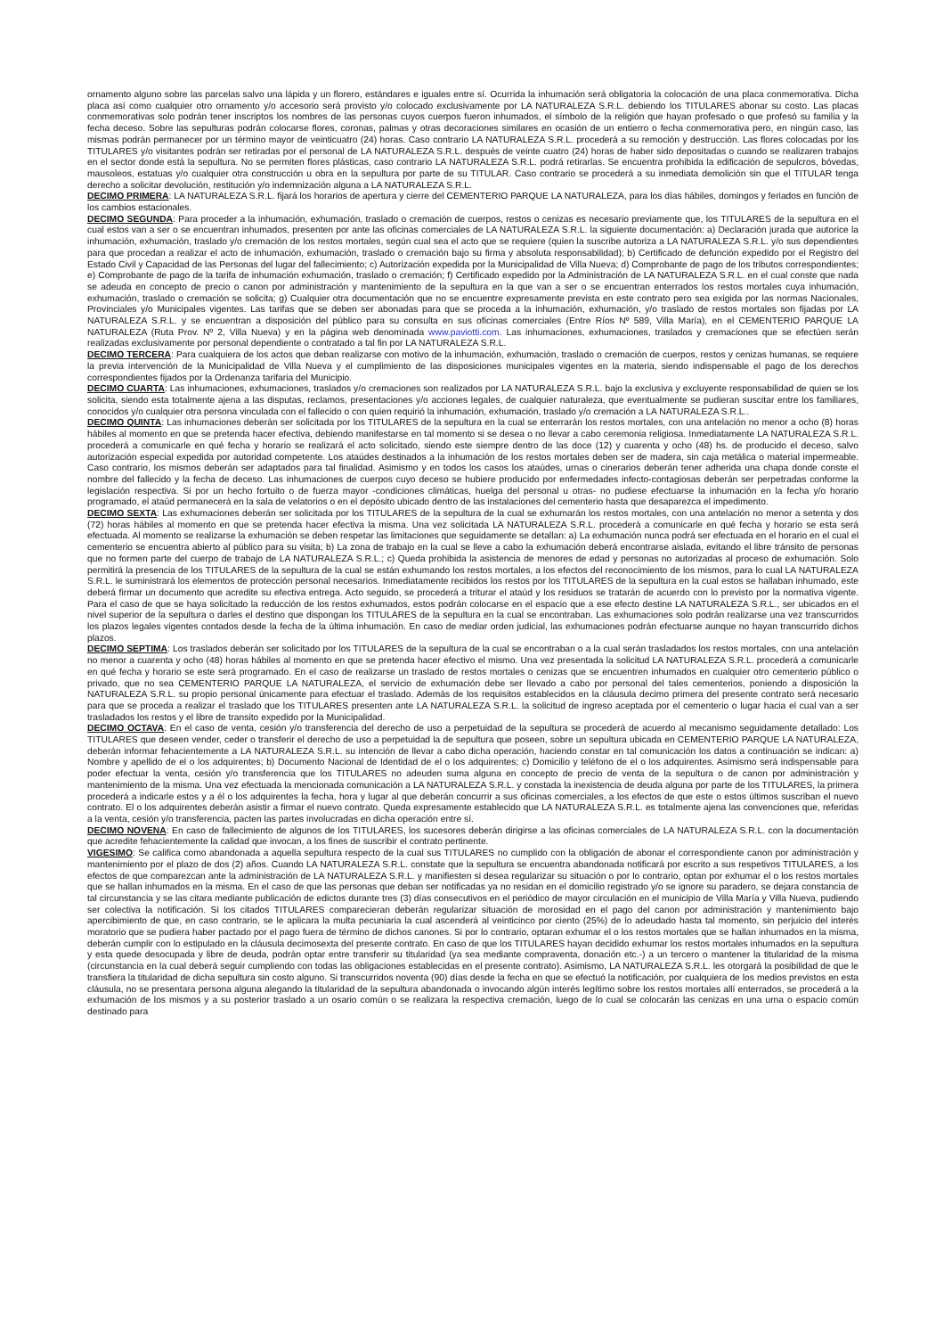ornamento alguno sobre las parcelas salvo una lápida y un florero, estándares e iguales entre sí. Ocurrida la inhumación será obligatoria la colocación de una placa conmemorativa. Dicha placa así como cualquier otro ornamento y/o accesorio será provisto y/o colocado exclusivamente por LA NATURALEZA S.R.L. debiendo los TITULARES abonar su costo. Las placas conmemorativas solo podrán tener inscriptos los nombres de las personas cuyos cuerpos fueron inhumados, el símbolo de la religión que hayan profesado o que profesó su familia y la fecha deceso. Sobre las sepulturas podrán colocarse flores, coronas, palmas y otras decoraciones similares en ocasión de un entierro o fecha conmemorativa pero, en ningún caso, las mismas podrán permanecer por un término mayor de veinticuatro (24) horas. Caso contrario LA NATURALEZA S.R.L. procederá a su remoción y destrucción. Las flores colocadas por los TITULARES y/o visitantes podrán ser retiradas por el personal de LA NATURALEZA S.R.L. después de veinte cuatro (24) horas de haber sido depositadas o cuando se realizaren trabajos en el sector donde está la sepultura. No se permiten flores plásticas, caso contrario LA NATURALEZA S.R.L. podrá retirarlas. Se encuentra prohibida la edificación de sepulcros, bóvedas, mausoleos, estatuas y/o cualquier otra construcción u obra en la sepultura por parte de su TITULAR. Caso contrario se procederá a su inmediata demolición sin que el TITULAR tenga derecho a solicitar devolución, restitución y/o indemnización alguna a LA NATURALEZA S.R.L.
DECIMO PRIMERA: LA NATURALEZA S.R.L. fijará los horarios de apertura y cierre del CEMENTERIO PARQUE LA NATURALEZA, para los días hábiles, domingos y feriados en función de los cambios estacionales.
DECIMO SEGUNDA: Para proceder a la inhumación, exhumación, traslado o cremación de cuerpos, restos o cenizas es necesario previamente que, los TITULARES de la sepultura en el cual estos van a ser o se encuentran inhumados, presenten por ante las oficinas comerciales de LA NATURALEZA S.R.L. la siguiente documentación: a) Declaración jurada que autorice la inhumación, exhumación, traslado y/o cremación de los restos mortales, según cual sea el acto que se requiere (quien la suscribe autoriza a LA NATURALEZA S.R.L. y/o sus dependientes para que procedan a realizar el acto de inhumación, exhumación, traslado o cremación bajo su firma y absoluta responsabilidad); b) Certificado de defunción expedido por el Registro del Estado Civil y Capacidad de las Personas del lugar del fallecimiento; c) Autorización expedida por la Municipalidad de Villa Nueva; d) Comprobante de pago de los tributos correspondientes; e) Comprobante de pago de la tarifa de inhumación exhumación, traslado o cremación; f) Certificado expedido por la Administración de LA NATURALEZA S.R.L. en el cual conste que nada se adeuda en concepto de precio o canon por administración y mantenimiento de la sepultura en la que van a ser o se encuentran enterrados los restos mortales cuya inhumación, exhumación, traslado o cremación se solicita; g) Cualquier otra documentación que no se encuentre expresamente prevista en este contrato pero sea exigida por las normas Nacionales, Provinciales y/o Municipales vigentes. Las tarifas que se deben ser abonadas para que se proceda a la inhumación, exhumación, y/o traslado de restos mortales son fijadas por LA NATURALEZA S.R.L. y se encuentran a disposición del público para su consulta en sus oficinas comerciales (Entre Ríos Nº 589, Villa María), en el CEMENTERIO PARQUE LA NATURALEZA (Ruta Prov. Nº 2, Villa Nueva) y en la página web denominada www.paviotti.com. Las inhumaciones, exhumaciones, traslados y cremaciones que se efectúen serán realizadas exclusivamente por personal dependiente o contratado a tal fin por LA NATURALEZA S.R.L.
DECIMO TERCERA: Para cualquiera de los actos que deban realizarse con motivo de la inhumación, exhumación, traslado o cremación de cuerpos, restos y cenizas humanas, se requiere la previa intervención de la Municipalidad de Villa Nueva y el cumplimiento de las disposiciones municipales vigentes en la materia, siendo indispensable el pago de los derechos correspondientes fijados por la Ordenanza tarifaria del Municipio.
DECIMO CUARTA: Las inhumaciones, exhumaciones, traslados y/o cremaciones son realizados por LA NATURALEZA S.R.L. bajo la exclusiva y excluyente responsabilidad de quien se los solicita, siendo esta totalmente ajena a las disputas, reclamos, presentaciones y/o acciones legales, de cualquier naturaleza, que eventualmente se pudieran suscitar entre los familiares, conocidos y/o cualquier otra persona vinculada con el fallecido o con quien requirió la inhumación, exhumación, traslado y/o cremación a LA NATURALEZA S.R.L..
DECIMO QUINTA: Las inhumaciones deberán ser solicitada por los TITULARES de la sepultura en la cual se enterrarán los restos mortales, con una antelación no menor a ocho (8) horas hábiles al momento en que se pretenda hacer efectiva, debiendo manifestarse en tal momento si se desea o no llevar a cabo ceremonia religiosa. Inmediatamente LA NATURALEZA S.R.L. procederá a comunicarle en qué fecha y horario se realizará el acto solicitado, siendo este siempre dentro de las doce (12) y cuarenta y ocho (48) hs. de producido el deceso, salvo autorización especial expedida por autoridad competente. Los ataúdes destinados a la inhumación de los restos mortales deben ser de madera, sin caja metálica o material impermeable. Caso contrario, los mismos deberán ser adaptados para tal finalidad. Asimismo y en todos los casos los ataúdes, urnas o cinerarios deberán tener adherida una chapa donde conste el nombre del fallecido y la fecha de deceso. Las inhumaciones de cuerpos cuyo deceso se hubiere producido por enfermedades infecto-contagiosas deberán ser perpetradas conforme la legislación respectiva. Si por un hecho fortuito o de fuerza mayor -condiciones climáticas, huelga del personal u otras- no pudiese efectuarse la inhumación en la fecha y/o horario programado, el ataúd permanecerá en la sala de velatorios o en el depósito ubicado dentro de las instalaciones del cementerio hasta que desaparezca el impedimento.
DECIMO SEXTA: Las exhumaciones deberán ser solicitada por los TITULARES de la sepultura de la cual se exhumarán los restos mortales, con una antelación no menor a setenta y dos (72) horas hábiles al momento en que se pretenda hacer efectiva la misma. Una vez solicitada LA NATURALEZA S.R.L. procederá a comunicarle en qué fecha y horario se esta será efectuada. Al momento se realizarse la exhumación se deben respetar las limitaciones que seguidamente se detallan: a) La exhumación nunca podrá ser efectuada en el horario en el cual el cementerio se encuentra abierto al público para su visita; b) La zona de trabajo en la cual se lleve a cabo la exhumación deberá encontrarse aislada, evitando el libre tránsito de personas que no formen parte del cuerpo de trabajo de LA NATURALEZA S.R.L.; c) Queda prohibida la asistencia de menores de edad y personas no autorizadas al proceso de exhumación. Solo permitirá la presencia de los TITULARES de la sepultura de la cual se están exhumando los restos mortales, a los efectos del reconocimiento de los mismos, para lo cual LA NATURALEZA S.R.L. le suministrará los elementos de protección personal necesarios. Inmediatamente recibidos los restos por los TITULARES de la sepultura en la cual estos se hallaban inhumado, este deberá firmar un documento que acredite su efectiva entrega. Acto seguido, se procederá a triturar el ataúd y los residuos se tratarán de acuerdo con lo previsto por la normativa vigente. Para el caso de que se haya solicitado la reducción de los restos exhumados, estos podrán colocarse en el espacio que a ese efecto destine LA NATURALEZA S.R.L., ser ubicados en el nivel superior de la sepultura o darles el destino que dispongan los TITULARES de la sepultura en la cual se encontraban. Las exhumaciones solo podrán realizarse una vez transcurridos los plazos legales vigentes contados desde la fecha de la última inhumación. En caso de mediar orden judicial, las exhumaciones podrán efectuarse aunque no hayan transcurrido dichos plazos.
DECIMO SEPTIMA: Los traslados deberán ser solicitado por los TITULARES de la sepultura de la cual se encontraban o a la cual serán trasladados los restos mortales, con una antelación no menor a cuarenta y ocho (48) horas hábiles al momento en que se pretenda hacer efectivo el mismo. Una vez presentada la solicitud LA NATURALEZA S.R.L. procederá a comunicarle en qué fecha y horario se este será programado. En el caso de realizarse un traslado de restos mortales o cenizas que se encuentren inhumados en cualquier otro cementerio público o privado, que no sea CEMENTERIO PARQUE LA NATURALEZA, el servicio de exhumación debe ser llevado a cabo por personal del tales cementerios, poniendo a disposición la NATURALEZA S.R.L. su propio personal únicamente para efectuar el traslado. Además de los requisitos establecidos en la cláusula decimo primera del presente contrato será necesario para que se proceda a realizar el traslado que los TITULARES presenten ante LA NATURALEZA S.R.L. la solicitud de ingreso aceptada por el cementerio o lugar hacia el cual van a ser trasladados los restos y el libre de transito expedido por la Municipalidad.
DECIMO OCTAVA: En el caso de venta, cesión y/o transferencia del derecho de uso a perpetuidad de la sepultura se procederá de acuerdo al mecanismo seguidamente detallado: Los TITULARES que deseen vender, ceder o transferir el derecho de uso a perpetuidad la de sepultura que poseen, sobre un sepultura ubicada en CEMENTERIO PARQUE LA NATURALEZA, deberán informar fehacientemente a LA NATURALEZA S.R.L. su intención de llevar a cabo dicha operación, haciendo constar en tal comunicación los datos a continuación se indican: a) Nombre y apellido de el o los adquirentes; b) Documento Nacional de Identidad de el o los adquirentes; c) Domicilio y teléfono de el o los adquirentes. Asimismo será indispensable para poder efectuar la venta, cesión y/o transferencia que los TITULARES no adeuden suma alguna en concepto de precio de venta de la sepultura o de canon por administración y mantenimiento de la misma. Una vez efectuada la mencionada comunicación a LA NATURALEZA S.R.L. y constada la inexistencia de deuda alguna por parte de los TITULARES, la primera procederá a indicarle estos y a él o los adquirentes la fecha, hora y lugar al que deberán concurrir a sus oficinas comerciales, a los efectos de que este o estos últimos suscriban el nuevo contrato. El o los adquirentes deberán asistir a firmar el nuevo contrato. Queda expresamente establecido que LA NATURALEZA S.R.L. es totalmente ajena las convenciones que, referidas a la venta, cesión y/o transferencia, pacten las partes involucradas en dicha operación entre sí.
DECIMO NOVENA: En caso de fallecimiento de algunos de los TITULARES, los sucesores deberán dirigirse a las oficinas comerciales de LA NATURALEZA S.R.L. con la documentación que acredite fehacientemente la calidad que invocan, a los fines de suscribir el contrato pertinente.
VIGESIMO: Se califica como abandonada a aquella sepultura respecto de la cual sus TITULARES no cumplido con la obligación de abonar el correspondiente canon por administración y mantenimiento por el plazo de dos (2) años. Cuando LA NATURALEZA S.R.L. constate que la sepultura se encuentra abandonada notificará por escrito a sus respetivos TITULARES, a los efectos de que comparezcan ante la administración de LA NATURALEZA S.R.L. y manifiesten si desea regularizar su situación o por lo contrario, optan por exhumar el o los restos mortales que se hallan inhumados en la misma. En el caso de que las personas que deban ser notificadas ya no residan en el domicilio registrado y/o se ignore su paradero, se dejara constancia de tal circunstancia y se las citara mediante publicación de edictos durante tres (3) días consecutivos en el periódico de mayor circulación en el municipio de Villa María y Villa Nueva, pudiendo ser colectiva la notificación. Si los citados TITULARES comparecieran deberán regularizar situación de morosidad en el pago del canon por administración y mantenimiento bajo apercibimiento de que, en caso contrario, se le aplicara la multa pecuniaria la cual ascenderá al veinticinco por ciento (25%) de lo adeudado hasta tal momento, sin perjuicio del interés moratorio que se pudiera haber pactado por el pago fuera de término de dichos canones. Si por lo contrario, optaran exhumar el o los restos mortales que se hallan inhumados en la misma, deberán cumplir con lo estipulado en la cláusula decimosexta del presente contrato. En caso de que los TITULARES hayan decidido exhumar los restos mortales inhumados en la sepultura y esta quede desocupada y libre de deuda, podrán optar entre transferir su titularidad (ya sea mediante compraventa, donación etc.-) a un tercero o mantener la titularidad de la misma (circunstancia en la cual deberá seguir cumpliendo con todas las obligaciones establecidas en el presente contrato). Asimismo, LA NATURALEZA S.R.L. les otorgará la posibilidad de que le transfiera la titularidad de dicha sepultura sin costo alguno. Si transcurridos noventa (90) días desde la fecha en que se efectuó la notificación, por cualquiera de los medios previstos en esta cláusula, no se presentara persona alguna alegando la titularidad de la sepultura abandonada o invocando algún interés legítimo sobre los restos mortales allí enterrados, se procederá a la exhumación de los mismos y a su posterior traslado a un osario común o se realizara la respectiva cremación, luego de lo cual se colocarán las cenizas en una urna o espacio común destinado para